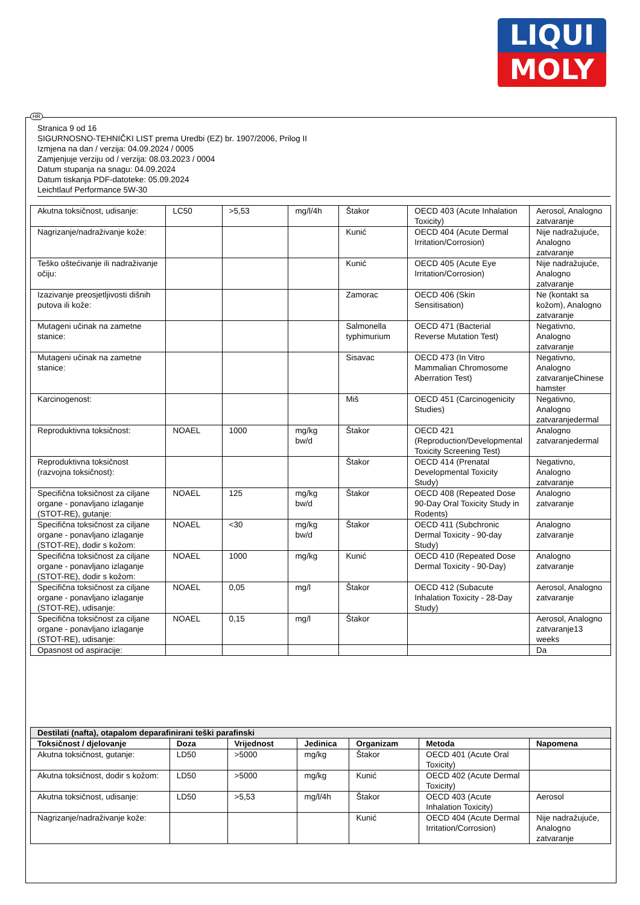LIQUI
MOLY
HR
Stranica 9 od 16
SIGURNOSNO-TEHNIČKI LIST prema Uredbi (EZ) br. 1907/2006, Prilog II
Izmjena na dan / verzija: 04.09.2024 / 0005
Zamjenjuje verziju od / verzija: 08.03.2023 / 0004
Datum stupanja na snagu: 04.09.2024
Datum tiskanja PDF-datoteke: 05.09.2024
Leichtlauf Performance 5W-30
| Akutna toksičnost, udisanje: | LC50 | >5,53 | mg/l/4h | Štakor | OECD 403 (Acute Inhalation Toxicity) | Aerosol, Analogno zatvaranje |
| Nagrizanje/nadraživanje kože: | | | | Kunić | OECD 404 (Acute Dermal Irritation/Corrosion) | Nije nadražujuće, Analogno zatvaranje |
| Teško oštećivanje ili nadraživanje očiju: | | | | Kunić | OECD 405 (Acute Eye Irritation/Corrosion) | Nije nadražujuće, Analogno zatvaranje |
| Izazivanje preosjetljivosti dišnih putova ili kože: | | | | Zamorac | OECD 406 (Skin Sensitisation) | Ne (kontakt sa kožom), Analogno zatvaranje |
| Mutageni učinak na zametne stanice: | | | | Salmonella typhimurium | OECD 471 (Bacterial Reverse Mutation Test) | Negativno, Analogno zatvaranje |
| Mutageni učinak na zametne stanice: | | | | Sisavac | OECD 473 (In Vitro Mammalian Chromosome Aberration Test) | Negativno, Analogno zatvaranjeChinese hamster |
| Karcinogenost: | | | | Miš | OECD 451 (Carcinogenicity Studies) | Negativno, Analogno zatvaranjedermal |
| Reproduktivna toksičnost: | NOAEL | 1000 | mg/kg bw/d | Štakor | OECD 421 (Reproduction/Developmental Toxicity Screening Test) | Analogno zatvaranjedermal |
| Reproduktivna toksičnost (razvojna toksičnost): | | | | Štakor | OECD 414 (Prenatal Developmental Toxicity Study) | Negativno, Analogno zatvaranje |
| Specifična toksičnost za ciljane organe - ponavljano izlaganje (STOT-RE), gutanje: | NOAEL | 125 | mg/kg bw/d | Štakor | OECD 408 (Repeated Dose 90-Day Oral Toxicity Study in Rodents) | Analogno zatvaranje |
| Specifična toksičnost za ciljane organe - ponavljano izlaganje (STOT-RE), dodir s kožom: | NOAEL | <30 | mg/kg bw/d | Štakor | OECD 411 (Subchronic Dermal Toxicity - 90-day Study) | Analogno zatvaranje |
| Specifična toksičnost za ciljane organe - ponavljano izlaganje (STOT-RE), dodir s kožom: | NOAEL | 1000 | mg/kg | Kunić | OECD 410 (Repeated Dose Dermal Toxicity - 90-Day) | Analogno zatvaranje |
| Specifična toksičnost za ciljane organe - ponavljano izlaganje (STOT-RE), udisanje: | NOAEL | 0,05 | mg/l | Štakor | OECD 412 (Subacute Inhalation Toxicity - 28-Day Study) | Aerosol, Analogno zatvaranje |
| Specifična toksičnost za ciljane organe - ponavljano izlaganje (STOT-RE), udisanje: | NOAEL | 0,15 | mg/l | Štakor | | Aerosol, Analogno zatvaranje13 weeks |
| Opasnost od aspiracije: | | | | | | Da |
| Destilati (nafta), otapalom deparafinirani teški parafinski | | | | | | |
| Toksičnost / djelovanje | Doza | Vrijednost | Jedinica | Organizam | Metoda | Napomena |
| Akutna toksičnost, gutanje: | LD50 | >5000 | mg/kg | Štakor | OECD 401 (Acute Oral Toxicity) | |
| Akutna toksičnost, dodir s kožom: | LD50 | >5000 | mg/kg | Kunić | OECD 402 (Acute Dermal Toxicity) | |
| Akutna toksičnost, udisanje: | LD50 | >5,53 | mg/l/4h | Štakor | OECD 403 (Acute Inhalation Toxicity) | Aerosol |
| Nagrizanje/nadraživanje kože: | | | | Kunić | OECD 404 (Acute Dermal Irritation/Corrosion) | Nije nadražujuće, Analogno zatvaranje |